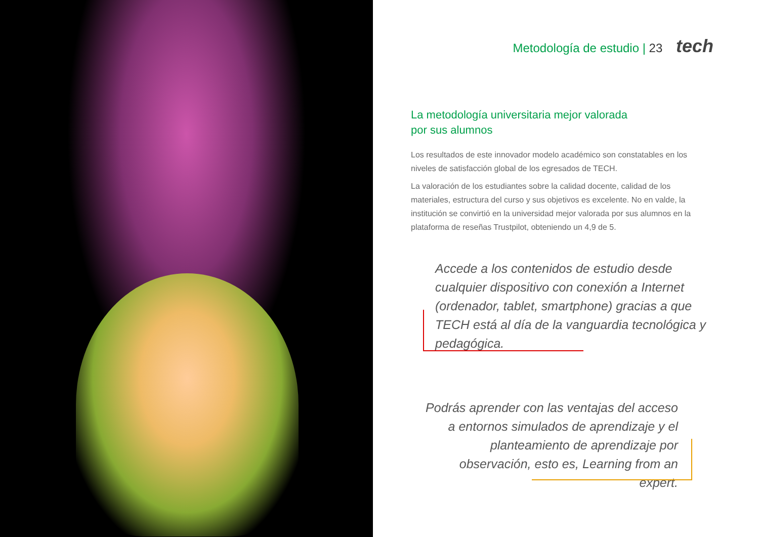Metodología de estudio | 23 tech
La metodología universitaria mejor valorada
por sus alumnos
Los resultados de este innovador modelo académico son constatables en los niveles de satisfacción global de los egresados de TECH.
La valoración de los estudiantes sobre la calidad docente, calidad de los materiales, estructura del curso y sus objetivos es excelente. No en valde, la institución se convirtió en la universidad mejor valorada por sus alumnos en la plataforma de reseñas Trustpilot, obteniendo un 4,9 de 5.
Accede a los contenidos de estudio desde cualquier dispositivo con conexión a Internet (ordenador, tablet, smartphone) gracias a que TECH está al día de la vanguardia tecnológica y pedagógica.
Podrás aprender con las ventajas del acceso a entornos simulados de aprendizaje y el planteamiento de aprendizaje por observación, esto es, Learning from an expert.